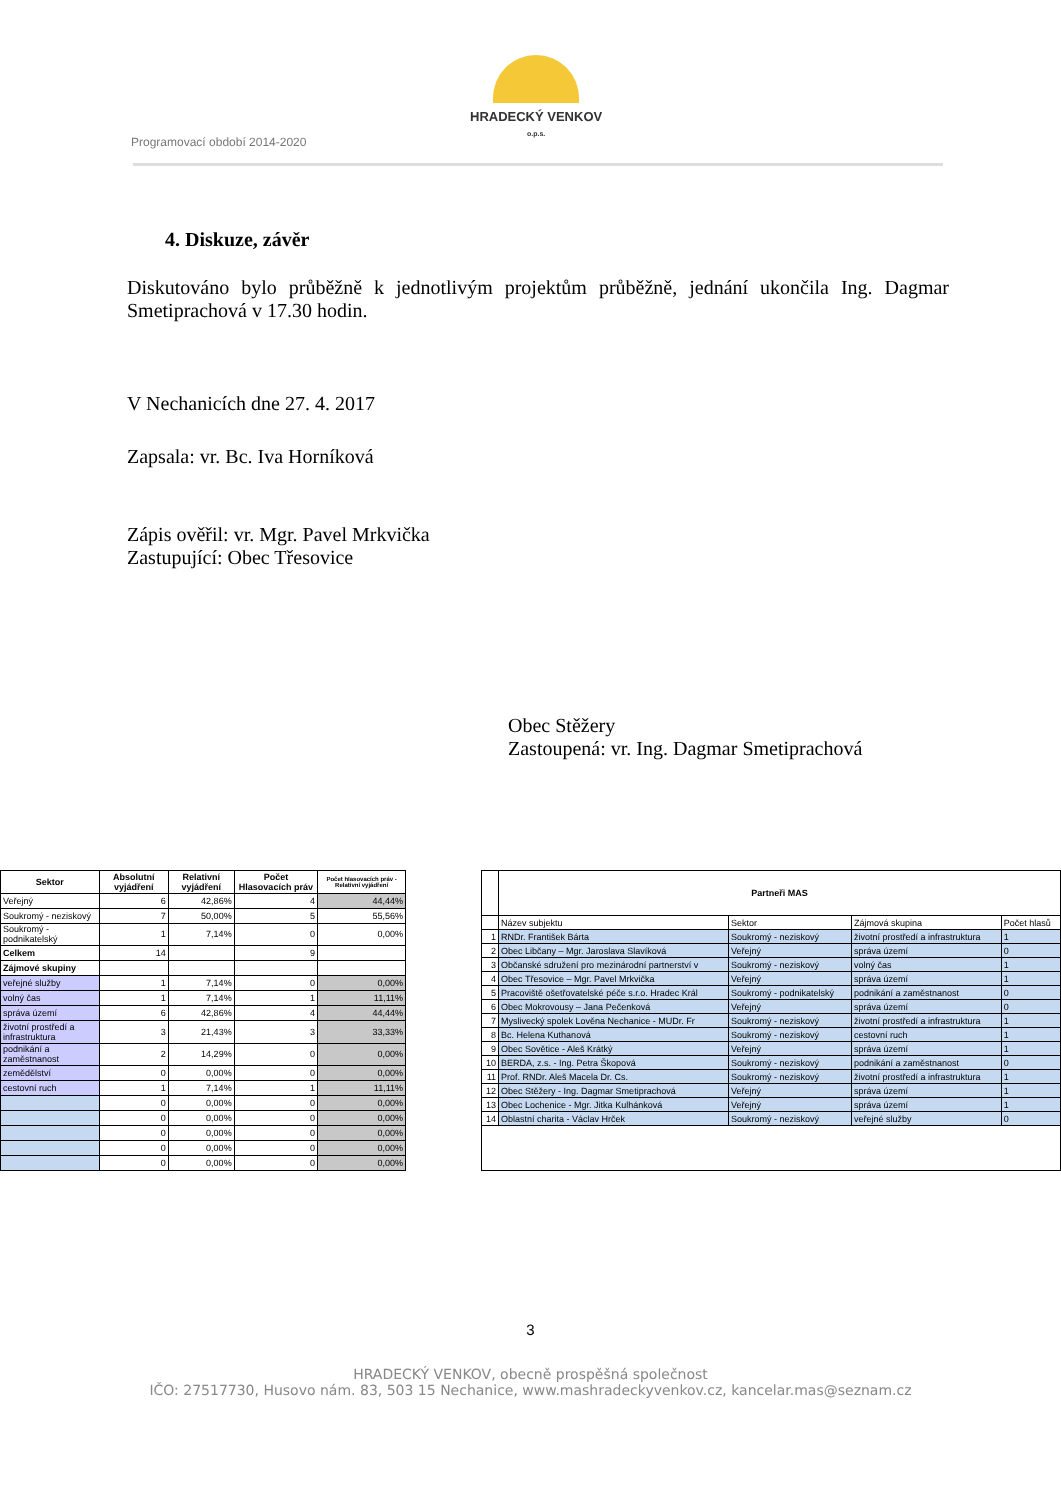HRADECKÝ VENKOV
o.p.s.
Programovací období 2014-2020
4. Diskuze, závěr
Diskutováno bylo průběžně k jednotlivým projektům průběžně, jednání ukončila Ing. Dagmar Smetiprachová v 17.30 hodin.
V Nechanicích dne 27. 4. 2017
Zapsala: vr. Bc. Iva Horníková
Zápis ověřil: vr. Mgr. Pavel Mrkvička
Zastupující: Obec Třesovice
Obec Stěžery
Zastoupená: vr. Ing. Dagmar Smetiprachová
| Sektor | Absolutní vyjádření | Relativní vyjádření | Počet Hlasovacích práv | Počet hlasovacích práv - Relativní vyjádření |
| --- | --- | --- | --- | --- |
| Veřejný | 6 | 42,86% | 4 | 44,44% |
| Soukromý - neziskový | 7 | 50,00% | 5 | 55,56% |
| Soukromý - podnikatelský | 1 | 7,14% | 0 | 0,00% |
| Celkem | 14 | | 9 | |
| Zájmové skupiny | | | | |
| veřejné služby | 1 | 7,14% | 0 | 0,00% |
| volný čas | 1 | 7,14% | 1 | 11,11% |
| správa území | 6 | 42,86% | 4 | 44,44% |
| životní prostředí a infrastruktura | 3 | 21,43% | 3 | 33,33% |
| podnikání a zaměstnanost | 2 | 14,29% | 0 | 0,00% |
| zemědělství | 0 | 0,00% | 0 | 0,00% |
| cestovní ruch | 1 | 7,14% | 1 | 11,11% |
| | 0 | 0,00% | 0 | 0,00% |
| | 0 | 0,00% | 0 | 0,00% |
| | 0 | 0,00% | 0 | 0,00% |
| | 0 | 0,00% | 0 | 0,00% |
| | 0 | 0,00% | 0 | 0,00% |
| | Partneři MAS | | | |
| --- | --- | --- | --- | --- |
| | Název subjektu | Sektor | Zájmová skupina | Počet hlasů |
| 1 | RNDr. František Bárta | Soukromý - neziskový | životní prostředí a infrastruktura | 1 |
| 2 | Obec Libčany – Mgr. Jaroslava Slavíková | Veřejný | správa území | 0 |
| 3 | Občanské sdružení pro mezinárodní partnerství v | Soukromý - neziskový | volný čas | 1 |
| 4 | Obec Třesovice – Mgr. Pavel Mrkvička | Veřejný | správa území | 1 |
| 5 | Pracoviště ošetřovatelské péče s.r.o. Hradec Král | Soukromý - podnikatelský | podnikání a zaměstnanost | 0 |
| 6 | Obec Mokrovousy – Jana Pečenková | Veřejný | správa území | 0 |
| 7 | Myslivecký spolek Lověna Nechanice - MUDr. Fr | Soukromý - neziskový | životní prostředí a infrastruktura | 1 |
| 8 | Bc. Helena Kuthanová | Soukromý - neziskový | cestovní ruch | 1 |
| 9 | Obec Sovětice - Aleš Krátký | Veřejný | správa území | 1 |
| 10 | BERDA, z.s. - Ing. Petra Škopová | Soukromý - neziskový | podnikání a zaměstnanost | 0 |
| 11 | Prof. RNDr. Aleš Macela Dr. Cs. | Soukromý - neziskový | životní prostředí a infrastruktura | 1 |
| 12 | Obec Stěžery - Ing. Dagmar Smetiprachová | Veřejný | správa území | 1 |
| 13 | Obec Lochenice - Mgr. Jitka Kulhánková | Veřejný | správa území | 1 |
| 14 | Oblastní charita - Václav Hrček | Soukromý - neziskový | veřejné služby | 0 |
3
HRADECKÝ VENKOV, obecně prospěšná společnost
IČO: 27517730, Husovo nám. 83, 503 15 Nechanice, www.mashradeckyvenkov.cz, kancelar.mas@seznam.cz